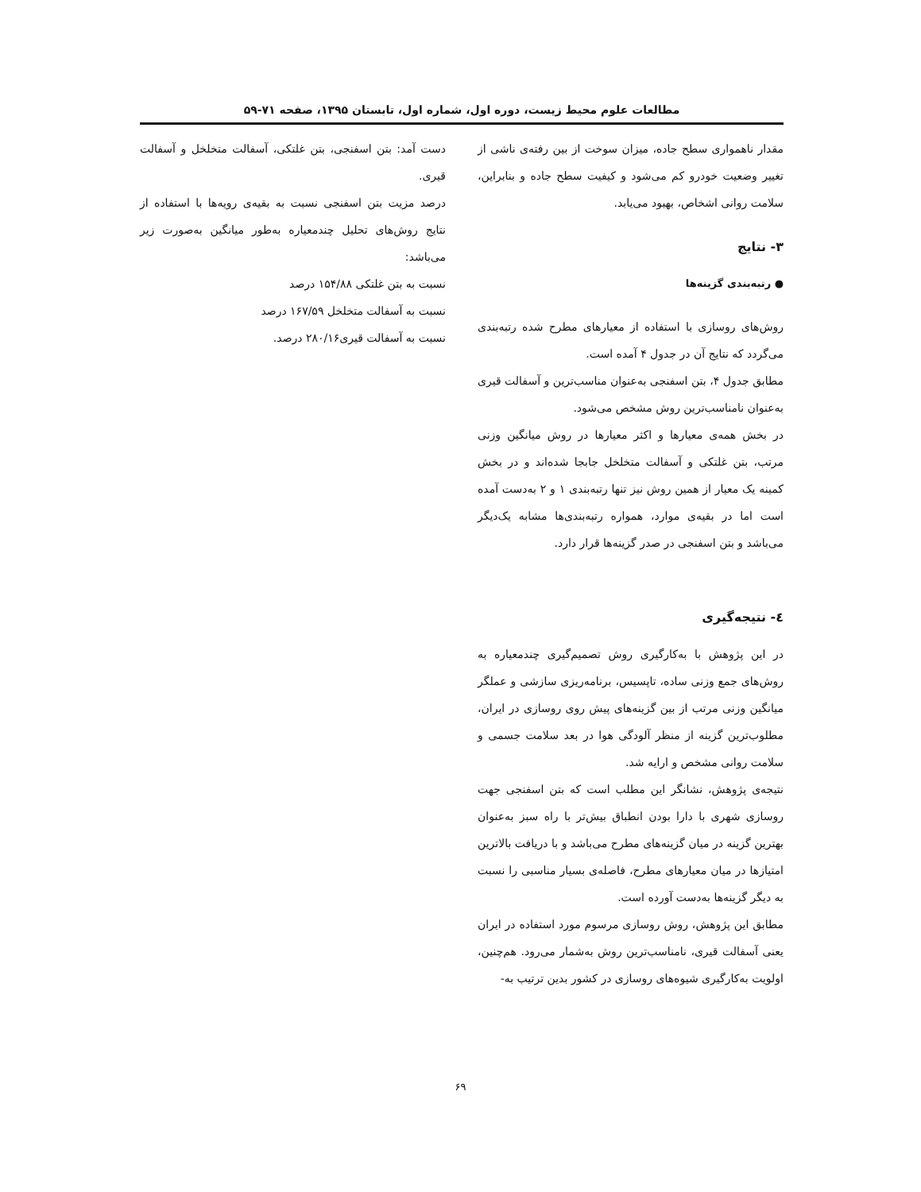مطالعات علوم محیط زیست، دوره اول، شماره اول، تابستان ۱۳۹۵، صفحه ۷۱-۵۹
مقدار ناهمواری سطح جاده، میزان سوخت از بین رفته‌ی ناشی از تغییر وضعیت خودرو کم می‌شود و کیفیت سطح جاده و بنابراین، سلامت روانی اشخاص، بهبود می‌یابد.
۳- نتایج
● رتبه‌بندی گزینه‌ها
روش‌های روسازی با استفاده از معیارهای مطرح شده رتبه‌بندی می‌گردد که نتایج آن در جدول ۴ آمده است.
مطابق جدول ۴، بتن اسفنجی به‌عنوان مناسب‌ترین و آسفالت قیری به‌عنوان نامناسب‌ترین روش مشخص می‌شود.
در بخش همه‌ی معیارها و اکثر معیارها در روش میانگین وزنی مرتب، بتن غلتکی و آسفالت متخلخل جابجا شده‌اند و در بخش کمینه یک معیار از همین روش نیز تنها رتبه‌بندی ۱ و ۲ به‌دست آمده است اما در بقیه‌ی موارد، همواره رتبه‌بندی‌ها مشابه یک‌دیگر می‌باشد و بتن اسفنجی در صدر گزینه‌ها قرار دارد.
٤- نتیجه‌گیری
در این پژوهش با به‌کارگیری روش تصمیم‌گیری چندمعیاره به روش‌های جمع وزنی ساده، تاپسیس، برنامه‌ریزی سازشی و عملگر میانگین وزنی مرتب از بین گزینه‌های پیش روی روسازی در ایران، مطلوب‌ترین گزینه از منظر آلودگی هوا در بعد سلامت جسمی و سلامت روانی مشخص و ارایه شد.
نتیجه‌ی پژوهش، نشانگر این مطلب است که بتن اسفنجی جهت روسازی شهری با دارا بودن انطباق بیش‌تر با راه سبز به‌عنوان بهترین گزینه در میان گزینه‌های مطرح می‌باشد و با دریافت بالاترین امتیازها در میان معیارهای مطرح، فاصله‌ی بسیار مناسبی را نسبت به دیگر گزینه‌ها به‌دست آورده است.
مطابق این پژوهش، روش روسازی مرسوم مورد استفاده در ایران یعنی آسفالت قیری، نامناسب‌ترین روش به‌شمار می‌رود. هم‌چنین، اولویت به‌کارگیری شیوه‌های روسازی در کشور بدین ترتیب به-
دست آمد: بتن اسفنجی، بتن غلتکی، آسفالت متخلخل و آسفالت قیری.
درصد مزیت بتن اسفنجی نسبت به بقیه‌ی رویه‌ها با استفاده از نتایج روش‌های تحلیل چندمعیاره به‌طور میانگین به‌صورت زیر می‌باشد:
نسبت به بتن غلتکی ۱۵۴/۸۸ درصد
نسبت به آسفالت متخلخل ۱۶۷/۵۹ درصد
نسبت به آسفالت قیری۲۸۰/۱۶ درصد.
۶۹